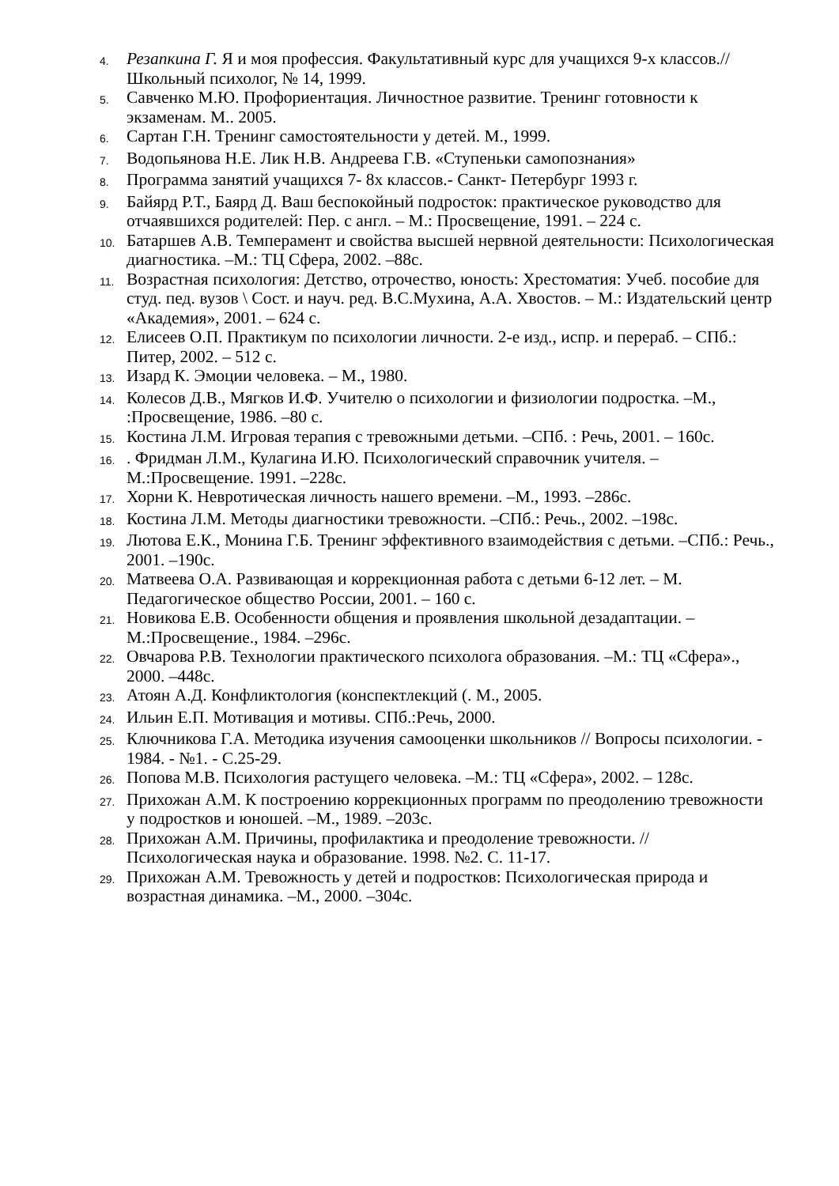4. Резапкина Г. Я и моя профессия. Факультативный курс для учащихся 9-х классов.//Школьный психолог, № 14, 1999.
5. Савченко М.Ю. Профориентация. Личностное развитие. Тренинг готовности к экзаменам. М.. 2005.
6. Сартан Г.Н. Тренинг самостоятельности у детей. М., 1999.
7. Водопьянова Н.Е. Лик Н.В. Андреева Г.В. «Ступеньки самопознания»
8. Программа занятий учащихся 7- 8х классов.- Санкт- Петербург 1993 г.
9. Байярд Р.Т., Баярд Д. Ваш беспокойный подросток: практическое руководство для отчаявшихся родителей: Пер. с англ. – М.: Просвещение, 1991. – 224 с.
10. Батаршев А.В. Темперамент и свойства высшей нервной деятельности: Психологическая диагностика. –М.: ТЦ Сфера, 2002. –88с.
11. Возрастная психология: Детство, отрочество, юность: Хрестоматия: Учеб. пособие для студ. пед. вузов \ Сост. и науч. ред. В.С.Мухина, А.А. Хвостов. – М.: Издательский центр «Академия», 2001. – 624 с.
12. Елисеев О.П. Практикум по психологии личности. 2-е изд., испр. и перераб. – СПб.: Питер, 2002. – 512 с.
13. Изард К. Эмоции человека. – М., 1980.
14. Колесов Д.В., Мягков И.Ф. Учителю о психологии и физиологии подростка. –М., :Просвещение, 1986. –80 с.
15. Костина Л.М. Игровая терапия с тревожными детьми. –СПб. : Речь, 2001. – 160с.
16.. Фридман Л.М., Кулагина И.Ю. Психологический справочник учителя. – М.:Просвещение. 1991. –228с.
17. Хорни К. Невротическая личность нашего времени. –М., 1993. –286с.
18. Костина Л.М. Методы диагностики тревожности. –СПб.: Речь., 2002. –198с.
19. Лютова Е.К., Монина Г.Б. Тренинг эффективного взаимодействия с детьми. –СПб.: Речь., 2001. –190с.
20. Матвеева О.А. Развивающая и коррекционная работа с детьми 6-12 лет. – М. Педагогическое общество России, 2001. – 160 с.
21. Новикова Е.В. Особенности общения и проявления школьной дезадаптации. –М.:Просвещение., 1984. –296с.
22. Овчарова Р.В. Технологии практического психолога образования. –М.: ТЦ «Сфера»., 2000. –448с.
23. Атоян А.Д. Конфликтология (конспектлекций (. М., 2005.
24. Ильин Е.П. Мотивация и мотивы. СПб.:Речь, 2000.
25. Ключникова Г.А. Методика изучения самооценки школьников // Вопросы психологии. - 1984. - №1. - С.25-29.
26. Попова М.В. Психология растущего человека. –М.: ТЦ «Сфера», 2002. – 128с.
27. Прихожан А.М. К построению коррекционных программ по преодолению тревожности у подростков и юношей. –М., 1989. –203с.
28. Прихожан А.М. Причины, профилактика и преодоление тревожности. // Психологическая наука и образование. 1998. №2. С. 11-17.
29. Прихожан А.М. Тревожность у детей и подростков: Психологическая природа и возрастная динамика. –М., 2000. –304с.